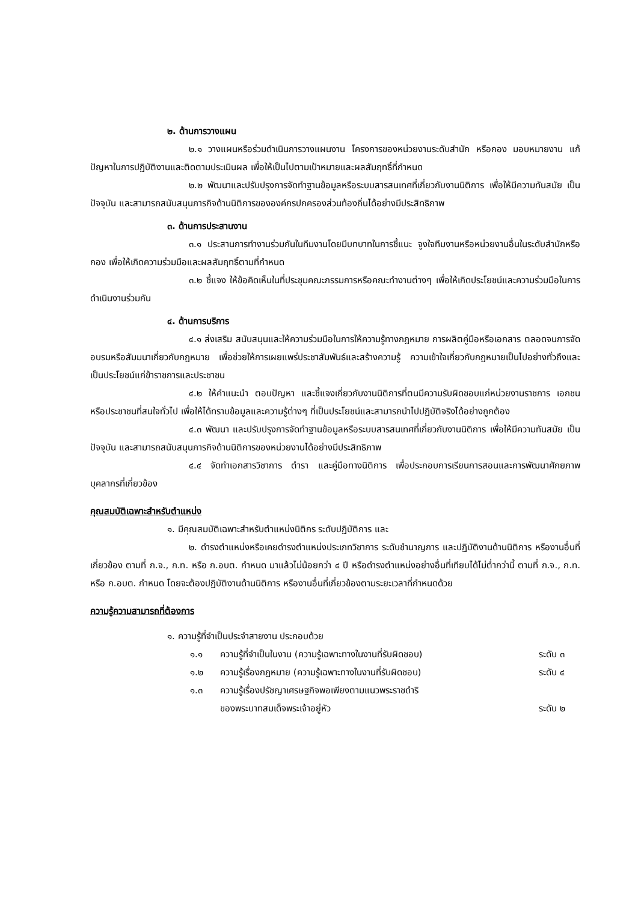๒. ด้านการวางแผน
๒.๑ วางแผนหรือร่วมดำเนินการวางแผนงาน โครงการของหน่วยงานระดับสำนัก หรือกอง มอบหมายงาน แก้ปัญหาในการปฏิบัติงานและติดตามประเมินผล เพื่อให้เป็นไปตามเป้าหมายและผลสัมฤทธิ์ที่กำหนด
๒.๒ พัฒนาและปรับปรุงการจัดทำฐานข้อมูลหรือระบบสารสนเทศที่เกี่ยวกับงานนิติการ เพื่อให้มีความทันสมัย เป็นปัจจุบัน และสามารถสนับสนุนภารกิจด้านนิติการขององค์กรปกครองส่วนท้องถิ่นได้อย่างมีประสิทธิภาพ
๓. ด้านการประสานงาน
๓.๑ ประสานการทำงานร่วมกันในทีมงานโดยมีบทบาทในการชี้แนะ จูงใจทีมงานหรือหน่วยงานอื่นในระดับสำนักหรือกอง เพื่อให้เกิดความร่วมมือและผลสัมฤทธิ์ตามที่กำหนด
๓.๒ ชี้แจง ให้ข้อคิดเห็นในที่ประชุมคณะกรรมการหรือคณะทำงานต่างๆ เพื่อให้เกิดประโยชน์และความร่วมมือในการดำเนินงานร่วมกัน
๔. ด้านการบริการ
๔.๑ ส่งเสริม สนับสนุนและให้ความร่วมมือในการให้ความรู้ทางกฎหมาย การผลิตคู่มือหรือเอกสาร ตลอดจนการจัดอบรมหรือสัมมนาเกี่ยวกับกฎหมาย เพื่อช่วยให้การเผยแพร่ประชาสัมพันธ์และสร้างความรู้ ความเข้าใจเกี่ยวกับกฎหมายเป็นไปอย่างทั่วถึงและเป็นประโยชน์แก่ข้าราชการและประชาชน
๔.๒ ให้คำแนะนำ ตอบปัญหา และชี้แจงเกี่ยวกับงานนิติการที่ตนมีความรับผิดชอบแก่หน่วยงานราชการ เอกชน หรือประชาชนที่สนใจทั่วไป เพื่อให้ได้ทราบข้อมูลและความรู้ต่างๆ ที่เป็นประโยชน์และสามารถนำไปปฏิบัติจริงได้อย่างถูกต้อง
๔.๓ พัฒนา และปรับปรุงการจัดทำฐานข้อมูลหรือระบบสารสนเทศที่เกี่ยวกับงานนิติการ เพื่อให้มีความทันสมัย เป็นปัจจุบัน และสามารถสนับสนุนภารกิจด้านนิติการของหน่วยงานได้อย่างมีประสิทธิภาพ
๔.๔ จัดทำเอกสารวิชาการ ตำรา และคู่มือทางนิติการ เพื่อประกอบการเรียนการสอนและการพัฒนาศักยภาพบุคลากรที่เกี่ยวข้อง
คุณสมบัติเฉพาะสำหรับตำแหน่ง
๑. มีคุณสมบัติเฉพาะสำหรับตำแหน่งนิติกร ระดับปฏิบัติการ และ
๒. ดำรงตำแหน่งหรือเคยดำรงตำแหน่งประเภทวิชาการ ระดับชำนาญการ และปฏิบัติงานด้านนิติการ หรืองานอื่นที่เกี่ยวข้อง ตามที่ ก.จ., ก.ท. หรือ ก.อบต. กำหนด มาแล้วไม่น้อยกว่า ๔ ปี หรือดำรงตำแหน่งอย่างอื่นที่เทียบได้ไม่ต่ำกว่านี้ ตามที่ ก.จ., ก.ท. หรือ ก.อบต. กำหนด โดยจะต้องปฏิบัติงานด้านนิติการ หรืองานอื่นที่เกี่ยวข้องตามระยะเวลาที่กำหนดด้วย
ความรู้ความสามารถที่ต้องการ
๑. ความรู้ที่จำเป็นประจำสายงาน ประกอบด้วย
๑.๑ ความรู้ที่จำเป็นในงาน (ความรู้เฉพาะทางในงานที่รับผิดชอบ) ระดับ ๓
๑.๒ ความรู้เรื่องกฎหมาย (ความรู้เฉพาะทางในงานที่รับผิดชอบ) ระดับ ๔
๑.๓ ความรู้เรื่องปรัชญาเศรษฐกิจพอเพียงตามแนวพระราชดำริ
ของพระบาทสมเด็จพระเจ้าอยู่หัว
ระดับ ๒